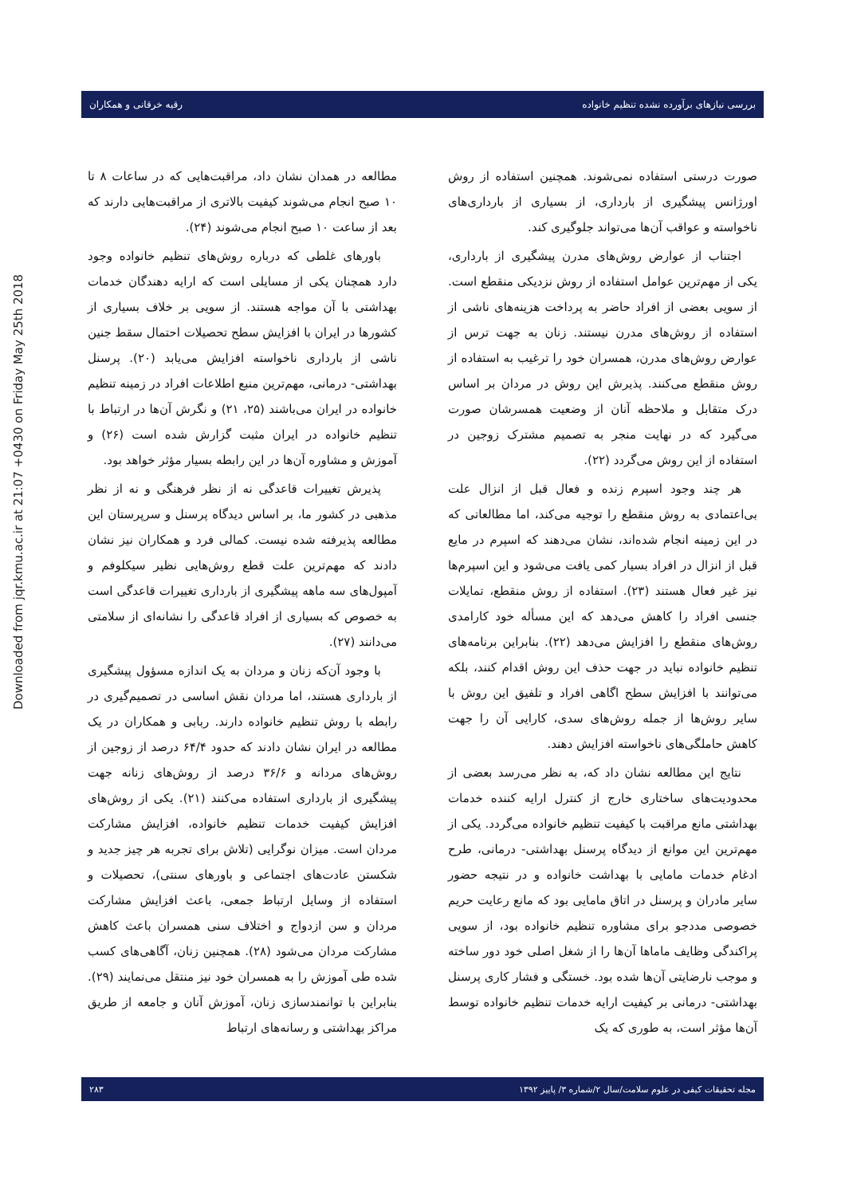بررسی نیازهای برآورده نشده تنظیم خانواده رقیه خرقانی و همکاران
Downloaded from jqr.kmu.ac.ir at 21:07 +0430 on Friday May 25th 2018
صورت درستی استفاده نمی‌شوند. همچنین استفاده از روش اورژانس پیشگیری از بارداری، از بسیاری از بارداری‌های ناخواسته و عواقب آن‌ها می‌تواند جلوگیری کند.
اجتناب از عوارض روش‌های مدرن پیشگیری از بارداری، یکی از مهم‌ترین عوامل استفاده از روش نزدیکی منقطع است. از سویی بعضی از افراد حاضر به پرداخت هزینه‌های ناشی از استفاده از روش‌های مدرن نیستند. زنان به جهت ترس از عوارض روش‌های مدرن، همسران خود را ترغیب به استفاده از روش منقطع می‌کنند. پذیرش این روش در مردان بر اساس درک متقابل و ملاحظه آنان از وضعیت همسرشان صورت می‌گیرد که در نهایت منجر به تصمیم مشترک زوجین در استفاده از این روش می‌گردد (۲۲).
هر چند وجود اسپرم زنده و فعال قبل از انزال علت بی‌اعتمادی به روش منقطع را توجیه می‌کند، اما مطالعاتی که در این زمینه انجام شده‌اند، نشان می‌دهند که اسپرم در مایع قبل از انزال در افراد بسیار کمی یافت می‌شود و این اسپرم‌ها نیز غیر فعال هستند (۲۳). استفاده از روش منقطع، تمایلات جنسی افراد را کاهش می‌دهد که این مسأله خود کارامدی روش‌های منقطع را افزایش می‌دهد (۲۲). بنابراین برنامه‌های تنظیم خانواده نباید در جهت حذف این روش اقدام کنند، بلکه می‌توانند با افزایش سطح اگاهی افراد و تلفیق این روش با سایر روش‌ها از جمله روش‌های سدی، کارایی آن را جهت کاهش حاملگی‌های ناخواسته افزایش دهند.
نتایج این مطالعه نشان داد که، به نظر می‌رسد بعضی از محدودیت‌های ساختاری خارج از کنترل ارایه کننده خدمات بهداشتی مانع مراقبت با کیفیت تنظیم خانواده می‌گردد. یکی از مهم‌ترین این موانع از دیدگاه پرسنل بهداشتی- درمانی، طرح ادغام خدمات مامایی با بهداشت خانواده و در نتیجه حضور سایر مادران و پرسنل در اتاق مامایی بود که مانع رعایت حریم خصوصی مددجو برای مشاوره تنظیم خانواده بود، از سویی پراکندگی وظایف ماماها آن‌ها را از شغل اصلی خود دور ساخته و موجب نارضایتی آن‌ها شده بود. خستگی و فشار کاری پرسنل بهداشتی- درمانی بر کیفیت ارایه خدمات تنظیم خانواده توسط آن‌ها مؤثر است، به طوری که یک
مطالعه در همدان نشان داد، مراقبت‌هایی که در ساعات ۸ تا ۱۰ صبح انجام می‌شوند کیفیت بالاتری از مراقبت‌هایی دارند که بعد از ساعت ۱۰ صبح انجام می‌شوند (۲۴).
باورهای غلطی که درباره روش‌های تنظیم خانواده وجود دارد همچنان یکی از مسایلی است که ارایه دهندگان خدمات بهداشتی با آن مواجه هستند. از سویی بر خلاف بسیاری از کشورها در ایران با افزایش سطح تحصیلات احتمال سقط جنین ناشی از بارداری ناخواسته افزایش می‌یابد (۲۰). پرسنل بهداشتی- درمانی، مهم‌ترین منبع اطلاعات افراد در زمینه تنظیم خانواده در ایران می‌باشند (۲۵، ۲۱) و نگرش آن‌ها در ارتباط با تنظیم خانواده در ایران مثبت گزارش شده است (۲۶) و آموزش و مشاوره آن‌ها در این رابطه بسیار مؤثر خواهد بود.
پذیرش تغییرات قاعدگی نه از نظر فرهنگی و نه از نظر مذهبی در کشور ما، بر اساس دیدگاه پرسنل و سرپرستان این مطالعه پذیرفته شده نیست. کمالی فرد و همکاران نیز نشان دادند که مهم‌ترین علت قطع روش‌هایی نظیر سیکلوفم و آمپول‌های سه ماهه پیشگیری از بارداری تغییرات قاعدگی است به خصوص که بسیاری از افراد قاعدگی را نشانه‌ای از سلامتی می‌دانند (۲۷).
با وجود آن‌که زنان و مردان به یک اندازه مسؤول پیشگیری از بارداری هستند، اما مردان نقش اساسی در تصمیم‌گیری در رابطه با روش تنظیم خانواده دارند. ربابی و همکاران در یک مطالعه در ایران نشان دادند که حدود ۶۴/۴ درصد از زوجین از روش‌های مردانه و ۳۶/۶ درصد از روش‌های زنانه جهت پیشگیری از بارداری استفاده می‌کنند (۲۱). یکی از روش‌های افزایش کیفیت خدمات تنظیم خانواده، افزایش مشارکت مردان است. میزان نوگرایی (تلاش برای تجربه هر چیز جدید و شکستن عادت‌های اجتماعی و باورهای سنتی)، تحصیلات و استفاده از وسایل ارتباط جمعی، باعث افزایش مشارکت مردان و سن ازدواج و اختلاف سنی همسران باعث کاهش مشارکت مردان می‌شود (۲۸). همچنین زنان، آگاهی‌های کسب شده طی آموزش را به همسران خود نیز منتقل می‌نمایند (۲۹). بنابراین با توانمندسازی زنان، آموزش آنان و جامعه از طریق مراکز بهداشتی و رسانه‌های ارتباط
مجله تحقیقات کیفی در علوم سلامت/سال ۲/شماره ۳/ پاییز ۱۳۹۲ ۲۸۳